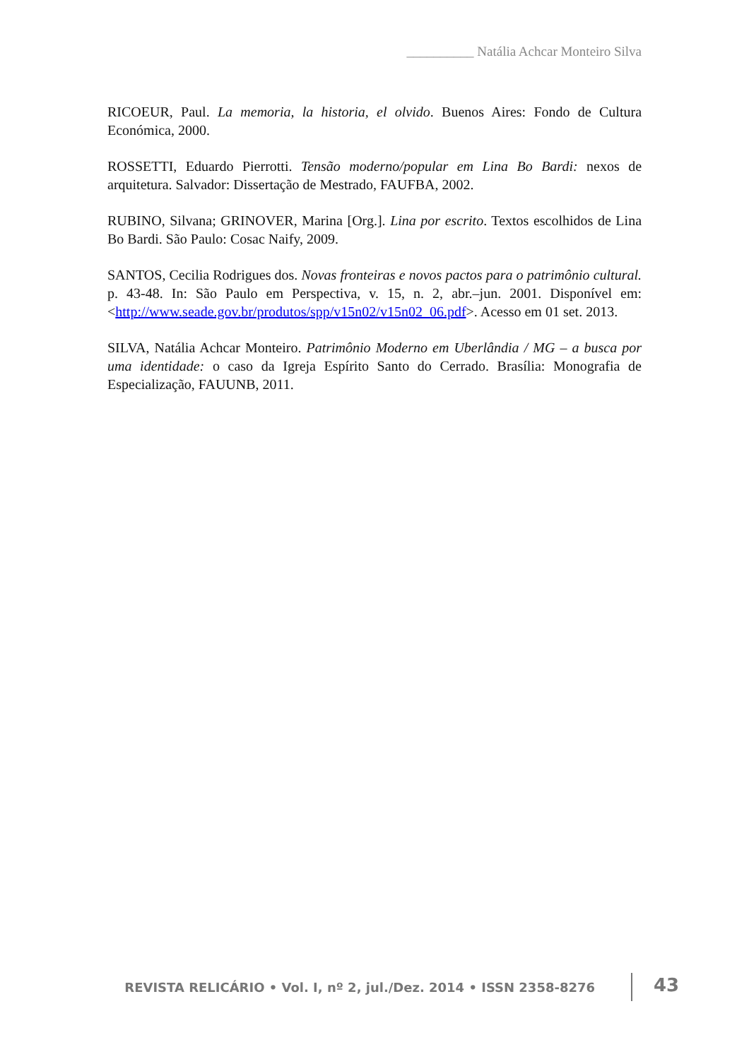__________ Natália Achcar Monteiro Silva
RICOEUR, Paul. La memoria, la historia, el olvido. Buenos Aires: Fondo de Cultura Económica, 2000.
ROSSETTI, Eduardo Pierrotti. Tensão moderno/popular em Lina Bo Bardi: nexos de arquitetura. Salvador: Dissertação de Mestrado, FAUFBA, 2002.
RUBINO, Silvana; GRINOVER, Marina [Org.]. Lina por escrito. Textos escolhidos de Lina Bo Bardi. São Paulo: Cosac Naify, 2009.
SANTOS, Cecilia Rodrigues dos. Novas fronteiras e novos pactos para o patrimônio cultural. p. 43-48. In: São Paulo em Perspectiva, v. 15, n. 2, abr.–jun. 2001. Disponível em: <http://www.seade.gov.br/produtos/spp/v15n02/v15n02_06.pdf>. Acesso em 01 set. 2013.
SILVA, Natália Achcar Monteiro. Patrimônio Moderno em Uberlândia / MG – a busca por uma identidade: o caso da Igreja Espírito Santo do Cerrado. Brasília: Monografia de Especialização, FAUUNB, 2011.
REVISTA RELICÁRIO • Vol. I, nº 2, jul./Dez. 2014 • ISSN 2358-8276
43